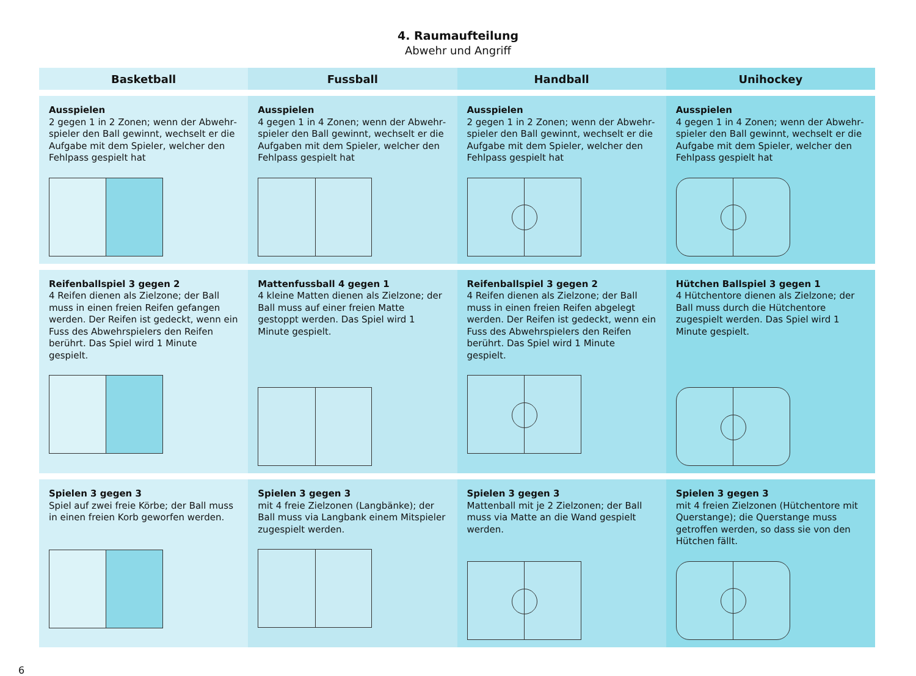4. Raumaufteilung
Abwehr und Angriff
| Basketball | Fussball | Handball | Unihockey |
| --- | --- | --- | --- |
| Ausspielen 2 gegen 1 in 2 Zonen; wenn der Abwehr­spieler den Ball gewinnt, wechselt er die Auf­gabe mit dem Spieler, welcher den Fehlpass gespielt hat | Ausspielen 4 gegen 1 in 4 Zonen; wenn der Abwehr­spieler den Ball gewinnt, wechselt er die Auf­gaben mit dem Spieler, welcher den Fehlpass gespielt hat | Ausspielen 2 gegen 1 in 2 Zonen; wenn der Abwehr­spieler den Ball gewinnt, wechselt er die Auf­gabe mit dem Spieler, welcher den Fehlpass gespielt hat | Ausspielen 4 gegen 1 in 4 Zonen; wenn der Abwehr­spieler den Ball gewinnt, wechselt er die Auf­gabe mit dem Spieler, welcher den Fehlpass gespielt hat |
| Reifenballspiel 3 gegen 2 4 Reifen dienen als Zielzone; der Ball muss in einen freien Reifen gefangen werden. Der Reifen ist gedeckt, wenn ein Fuss des Abwehrspielers den Reifen berührt. Das Spiel wird 1 Minute gespielt. | Mattenfussball 4 gegen 1 4 kleine Matten dienen als Zielzone; der Ball muss auf einer freien Matte gestoppt wer­den. Das Spiel wird 1 Minute gespielt. | Reifenballspiel 3 gegen 2 4 Reifen dienen als Zielzone; der Ball muss in einen freien Reifen abgelegt werden. Der Reifen ist gedeckt, wenn ein Fuss des Abwehrspielers den Reifen berührt. Das Spiel wird 1 Minute gespielt. | Hütchen Ballspiel 3 gegen 1 4 Hütchentore dienen als Zielzone; der Ball muss durch die Hütchentore zugespielt wer­den. Das Spiel wird 1 Minute gespielt. |
| Spielen 3 gegen 3 Spiel auf zwei freie Körbe; der Ball muss in einen freien Korb geworfen werden. | Spielen 3 gegen 3 mit 4 freie Zielzonen (Langbänke); der Ball muss via Langbank einem Mitspieler zuge­spielt werden. | Spielen 3 gegen 3 Mattenball mit je 2 Zielzonen; der Ball muss via Matte an die Wand gespielt werden. | Spielen 3 gegen 3 mit 4 freien Zielzonen (Hütchentore mit Querstange); die Querstange muss getroffen werden, so dass sie von den Hütchen fällt. |
6